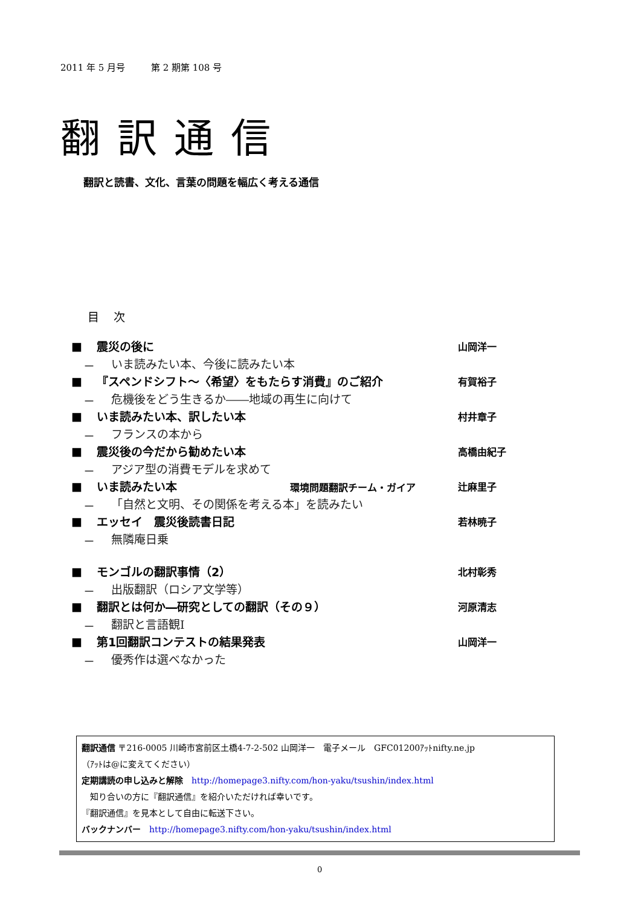2011 年 5 月号 第 2 期第 108 号
翻訳通信
翻訳と読書、文化、言葉の問題を幅広く考える通信
目 次
■ 震災の後に 山岡洋一
－ いま読みたい本、今後に読みたい本
■ 『スペンドシフト～〈希望〉をもたらす消費』のご紹介 有賀裕子
－ 危機後をどう生きるか――地域の再生に向けて
■ いま読みたい本、訳したい本 村井章子
－ フランスの本から
■ 震災後の今だから勧めたい本 高橋由紀子
－ アジア型の消費モデルを求めて
■ いま読みたい本 環境問題翻訳チーム・ガイア 辻麻里子
－ 「自然と文明、その関係を考える本」を読みたい
■ エッセイ　震災後読書日記 若林暁子
－ 無隣庵日乗
■ モンゴルの翻訳事情（2） 北村彰秀
－ 出版翻訳（ロシア文学等）
■ 翻訳とは何か―研究としての翻訳（その９） 河原清志
－ 翻訳と言語観Ⅰ
■ 第1回翻訳コンテストの結果発表 山岡洋一
－ 優秀作は選べなかった
翻訳通信 〒216-0005 川崎市宮前区土橋4-7-2-502 山岡洋一　電子メール　GFC01200ｱｯﾄnifty.ne.jp
（ｱｯﾄは@に変えてください）
定期講読の申し込みと解除　http://homepage3.nifty.com/hon-yaku/tsushin/index.html
　知り合いの方に『翻訳通信』を紹介いただければ幸いです。
『翻訳通信』を見本として自由に転送下さい。
バックナンバー　http://homepage3.nifty.com/hon-yaku/tsushin/index.html
0